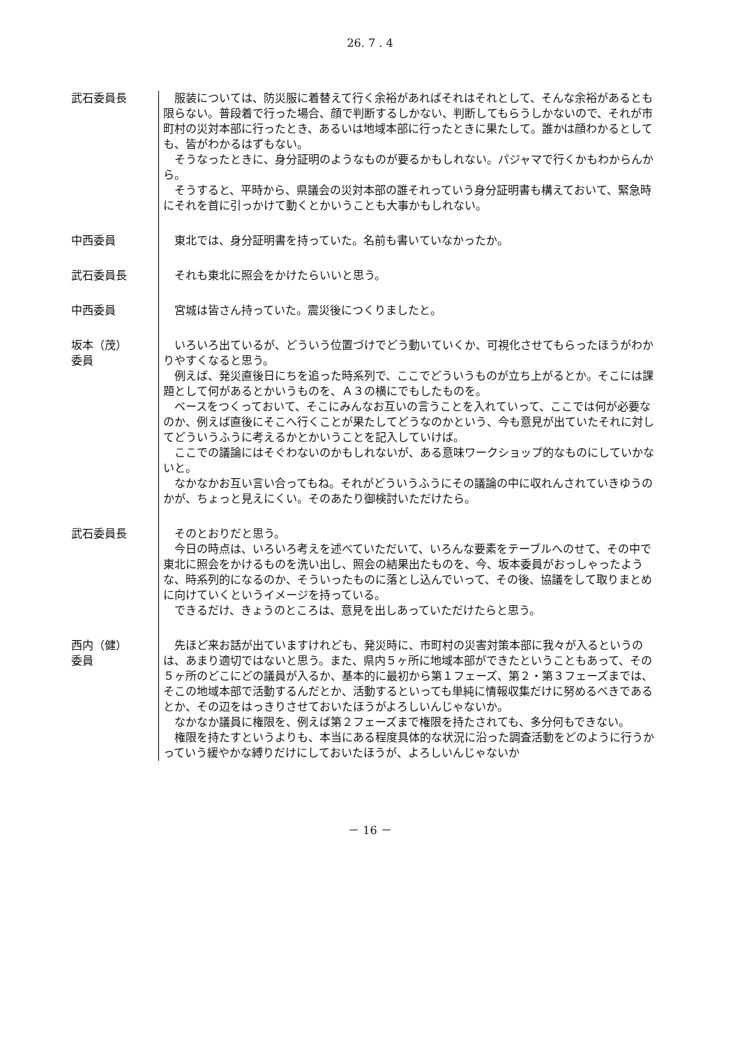26. 7 . 4
武石委員長
　服装については、防災服に着替えて行く余裕があればそれはそれとして、そんな余裕があるとも限らない。普段着で行った場合、顔で判断するしかない、判断してもらうしかないので、それが市町村の災対本部に行ったとき、あるいは地域本部に行ったときに果たして。誰かは顔わかるとしても、皆がわかるはずもない。
　そうなったときに、身分証明のようなものが要るかもしれない。パジャマで行くかもわからんから。
　そうすると、平時から、県議会の災対本部の誰それっていう身分証明書も構えておいて、緊急時にそれを首に引っかけて動くとかいうことも大事かもしれない。
中西委員
　東北では、身分証明書を持っていた。名前も書いていなかったか。
武石委員長
　それも東北に照会をかけたらいいと思う。
中西委員
　宮城は皆さん持っていた。震災後につくりましたと。
坂本（茂）
委員
　いろいろ出ているが、どういう位置づけでどう動いていくか、可視化させてもらったほうがわかりやすくなると思う。
　例えば、発災直後日にちを追った時系列で、ここでどういうものが立ち上がるとか。そこには課題として何があるとかいうものを、Ａ３の横にでもしたものを。
　ベースをつくっておいて、そこにみんなお互いの言うことを入れていって、ここでは何が必要なのか、例えば直後にそこへ行くことが果たしてどうなのかという、今も意見が出ていたそれに対してどういうふうに考えるかとかいうことを記入していけば。
　ここでの議論にはそぐわないのかもしれないが、ある意味ワークショップ的なものにしていかないと。
　なかなかお互い言い合ってもね。それがどういうふうにその議論の中に収れんされていきゆうのかが、ちょっと見えにくい。そのあたり御検討いただけたら。
武石委員長
　そのとおりだと思う。
　今日の時点は、いろいろ考えを述べていただいて、いろんな要素をテーブルへのせて、その中で東北に照会をかけるものを洗い出し、照会の結果出たものを、今、坂本委員がおっしゃったような、時系列的になるのか、そういったものに落とし込んでいって、その後、協議をして取りまとめに向けていくというイメージを持っている。
　できるだけ、きょうのところは、意見を出しあっていただけたらと思う。
西内（健）
委員
　先ほど来お話が出ていますけれども、発災時に、市町村の災害対策本部に我々が入るというのは、あまり適切ではないと思う。また、県内５ヶ所に地域本部ができたということもあって、その５ヶ所のどこにどの議員が入るか、基本的に最初から第１フェーズ、第２・第３フェーズまでは、そこの地域本部で活動するんだとか、活動するといっても単純に情報収集だけに努めるべきであるとか、その辺をはっきりさせておいたほうがよろしいんじゃないか。
　なかなか議員に権限を、例えば第２フェーズまで権限を持たされても、多分何もできない。
　権限を持たすというよりも、本当にある程度具体的な状況に沿った調査活動をどのように行うかっていう緩やかな縛りだけにしておいたほうが、よろしいんじゃないか
－ 16 －